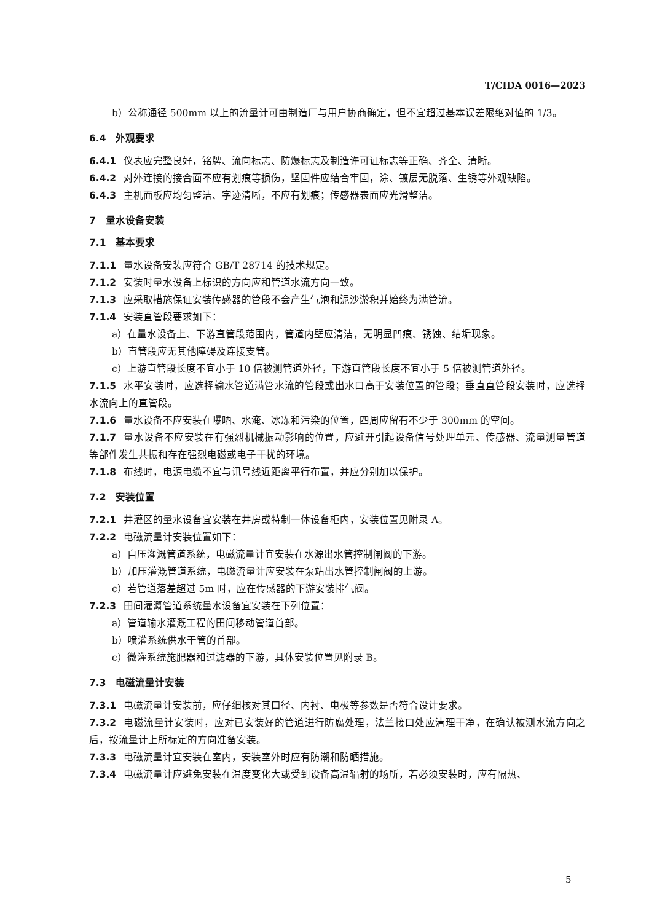T/CIDA 0016—2023
b）公称通径 500mm 以上的流量计可由制造厂与用户协商确定，但不宜超过基本误差限绝对值的 1/3。
6.4　外观要求
6.4.1 仪表应完整良好，铭牌、流向标志、防爆标志及制造许可证标志等正确、齐全、清晰。
6.4.2 对外连接的接合面不应有划痕等损伤，坚固件应结合牢固，涂、镀层无脱落、生锈等外观缺陷。
6.4.3 主机面板应均匀整洁、字迹清晰，不应有划痕；传感器表面应光滑整洁。
7　量水设备安装
7.1　基本要求
7.1.1 量水设备安装应符合 GB/T 28714 的技术规定。
7.1.2 安装时量水设备上标识的方向应和管道水流方向一致。
7.1.3 应采取措施保证安装传感器的管段不会产生气泡和泥沙淤积并始终为满管流。
7.1.4 安装直管段要求如下：
a）在量水设备上、下游直管段范围内，管道内壁应清洁，无明显凹痕、锈蚀、结垢现象。
b）直管段应无其他障碍及连接支管。
c）上游直管段长度不宜小于 10 倍被测管道外径，下游直管段长度不宜小于 5 倍被测管道外径。
7.1.5 水平安装时，应选择输水管道满管水流的管段或出水口高于安装位置的管段；垂直直管段安装时，应选择水流向上的直管段。
7.1.6 量水设备不应安装在曝晒、水淹、冰冻和污染的位置，四周应留有不少于 300mm 的空间。
7.1.7 量水设备不应安装在有强烈机械振动影响的位置，应避开引起设备信号处理单元、传感器、流量测量管道等部件发生共振和存在强烈电磁或电子干扰的环境。
7.1.8 布线时，电源电缆不宜与讯号线近距离平行布置，并应分别加以保护。
7.2　安装位置
7.2.1 井灌区的量水设备宜安装在井房或特制一体设备柜内，安装位置见附录 A。
7.2.2 电磁流量计安装位置如下：
a）自压灌溉管道系统，电磁流量计宜安装在水源出水管控制闸阀的下游。
b）加压灌溉管道系统，电磁流量计应安装在泵站出水管控制闸阀的上游。
c）若管道落差超过 5m 时，应在传感器的下游安装排气阀。
7.2.3 田间灌溉管道系统量水设备宜安装在下列位置：
a）管道输水灌溉工程的田间移动管道首部。
b）喷灌系统供水干管的首部。
c）微灌系统施肥器和过滤器的下游，具体安装位置见附录 B。
7.3　电磁流量计安装
7.3.1 电磁流量计安装前，应仔细核对其口径、内衬、电极等参数是否符合设计要求。
7.3.2 电磁流量计安装时，应对已安装好的管道进行防腐处理，法兰接口处应清理干净，在确认被测水流方向之后，按流量计上所标定的方向准备安装。
7.3.3 电磁流量计宜安装在室内，安装室外时应有防潮和防晒措施。
7.3.4 电磁流量计应避免安装在温度变化大或受到设备高温辐射的场所，若必须安装时，应有隔热、
5